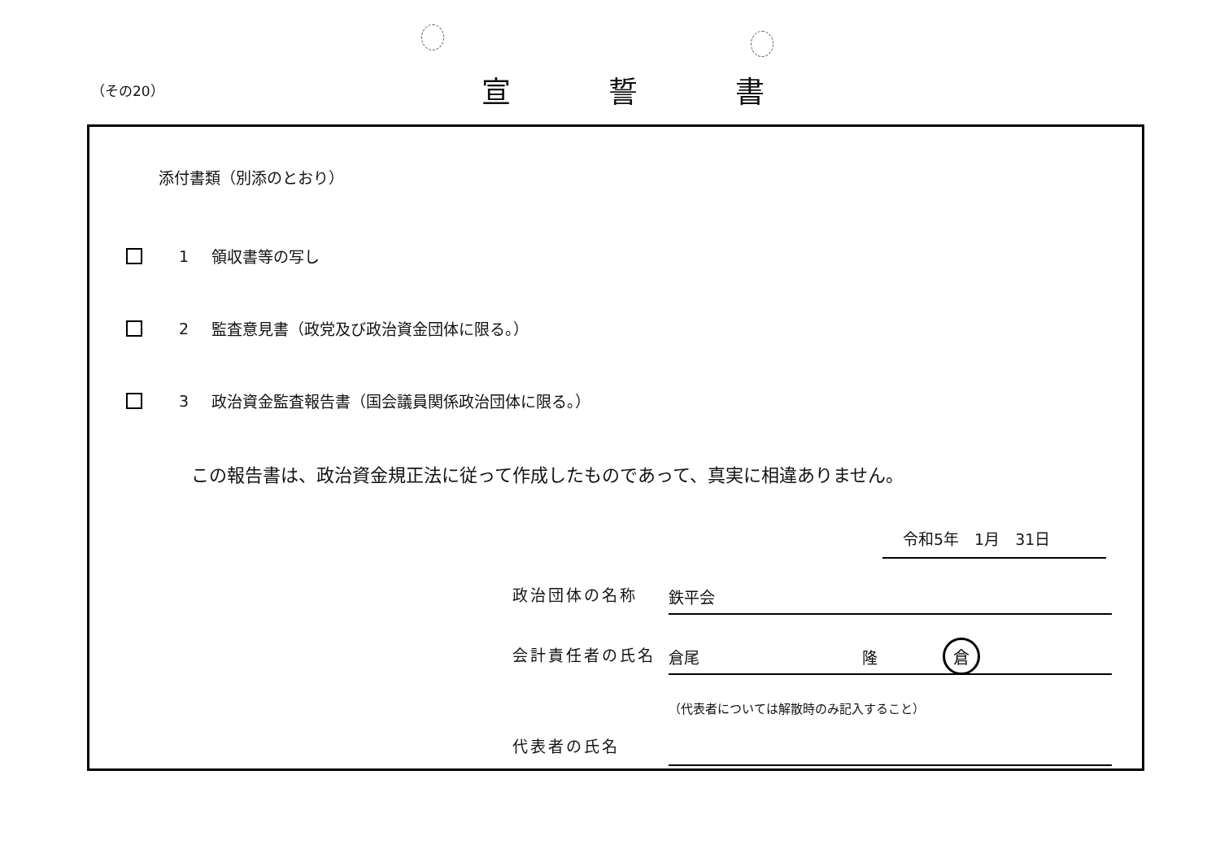（その20）
宣誓書
添付書類（別添のとおり）
1 領収書等の写し
2 監査意見書（政党及び政治資金団体に限る。）
3 政治資金監査報告書（国会議員関係政治団体に限る。）
この報告書は、政治資金規正法に従って作成したものであって、真実に相違ありません。
令和5年　1月　31日
政治団体の名称
鉄平会
会計責任者の氏名
倉尾 隆 倉
代表者の氏名
（代表者については解散時のみ記入すること）